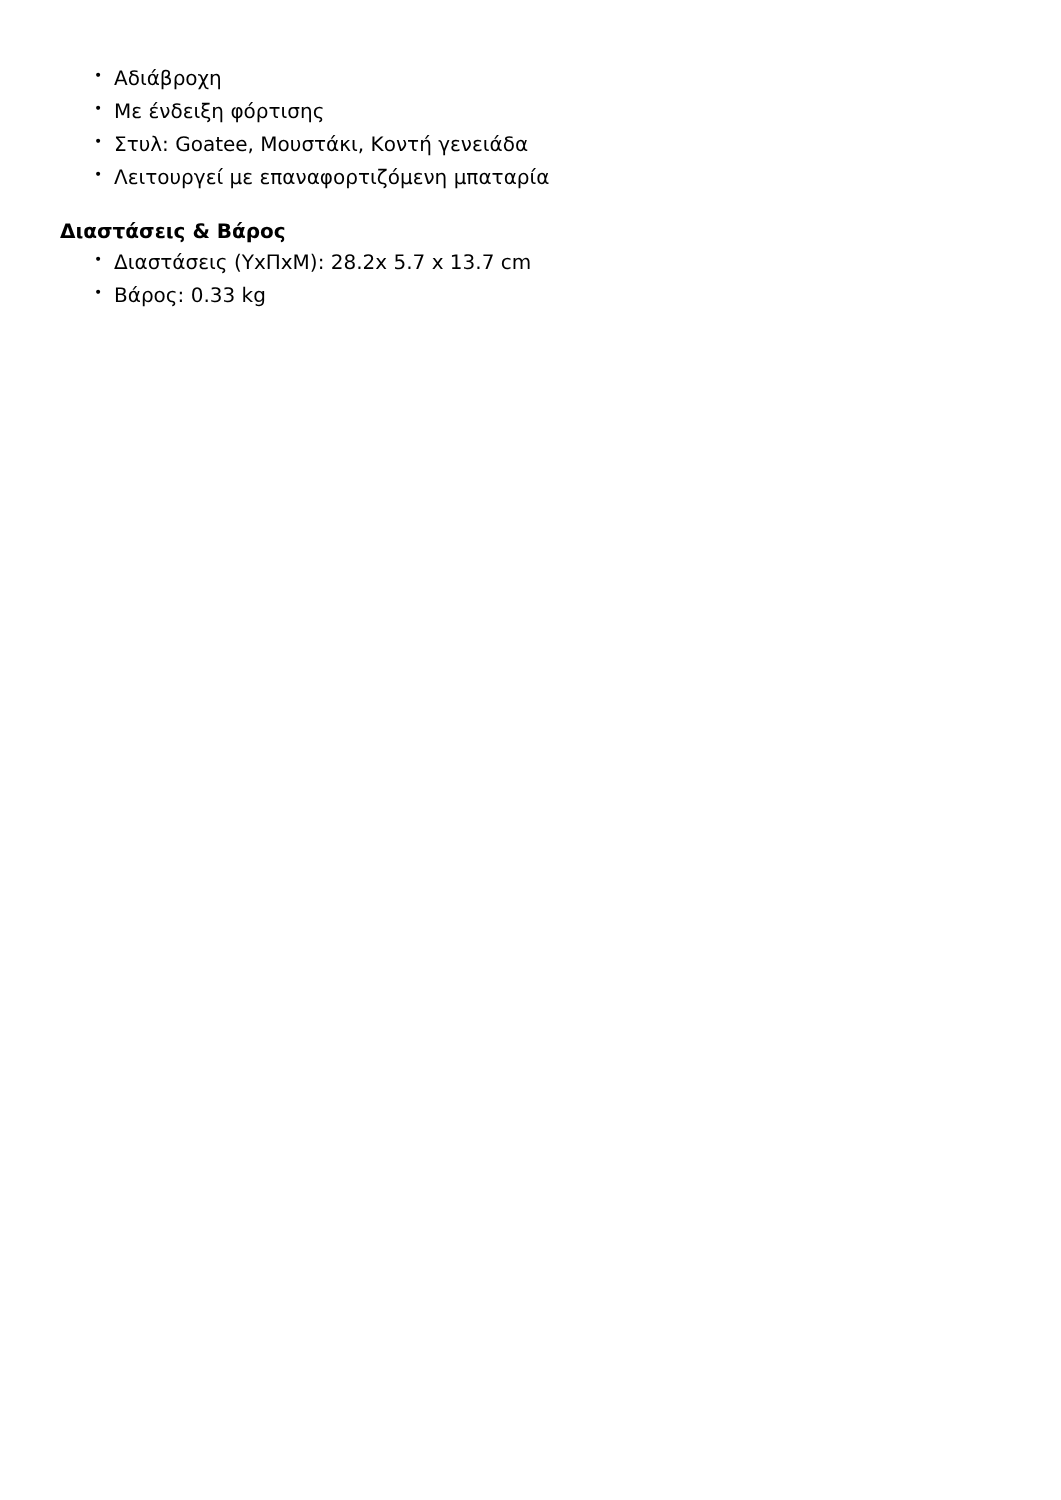• Αδιάβροχη
• Με ένδειξη φόρτισης
• Στυλ: Goatee, Μουστάκι, Κοντή γενειάδα
• Λειτουργεί με επαναφορτιζόμενη μπαταρία
Διαστάσεις & Βάρος
• Διαστάσεις (ΥxΠxΜ): 28.2x 5.7 x 13.7 cm
• Βάρος: 0.33 kg